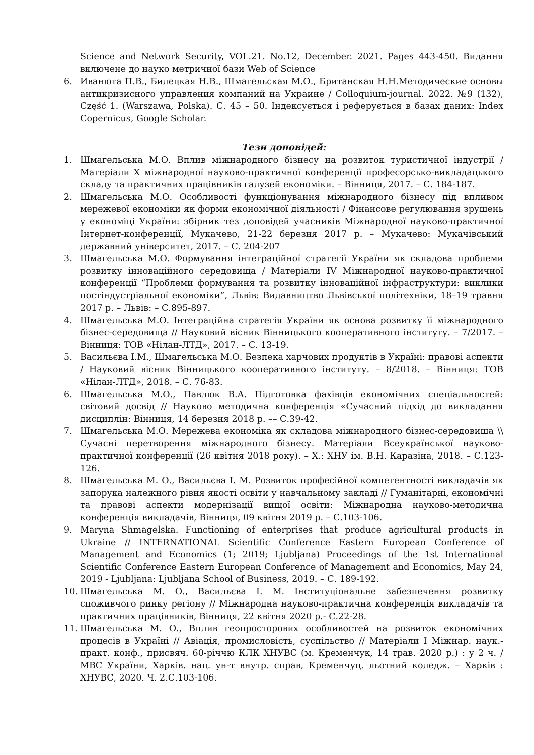Science and Network Security, VOL.21. No.12, December. 2021. Pages 443-450. Видання включене до науко метричної бази Web of Science
6. Иванюта П.В., Билецкая Н.В., Шмагельская М.О., Британская Н.Н.Методические основы антикризисного управления компаний на Украине / Colloquium-journal. 2022. №9 (132), Część 1. (Warszawa, Polska). С. 45 – 50. Індексується і реферується в базах даних: Index Copernicus, Google Scholar.
Тези доповідей:
1. Шмагельська М.О. Вплив міжнародного бізнесу на розвиток туристичної індустрії / Матеріали X міжнародної науково-практичної конференції професорсько-викладацького складу та практичних працівників галузей економіки. – Вінниця, 2017. – С. 184-187.
2. Шмагельська М.О. Особливості функціонування міжнародного бізнесу під впливом мережевої економіки як форми економічної діяльності / Фінансове регулювання зрушень у економіці України: збірник тез доповідей учасників Міжнародної науково-практичної Інтернет-конференції, Мукачево, 21-22 березня 2017 р. – Мукачево: Мукачівський державний університет, 2017. – С. 204-207
3. Шмагельська М.О. Формування інтеграційної стратегії України як складова проблеми розвитку інноваційного середовища / Матеріали IV Міжнародної науково-практичної конференції “Проблеми формування та розвитку інноваційної інфраструктури: виклики постіндустріальної економіки”, Львів: Видавництво Львівської політехніки, 18–19 травня 2017 р. – Львів: – С.895-897.
4. Шмагельська М.О. Інтеграційна стратегія України як основа розвитку її міжнародного бізнес-середовища // Науковий вісник Вінницького кооперативного інституту. – 7/2017. – Вінниця: ТОВ «Нілан-ЛТД», 2017. – С. 13-19.
5. Васильєва І.М., Шмагельська М.О. Безпека харчових продуктів в Україні: правові аспекти / Науковий вісник Вінницького кооперативного інституту. – 8/2018. – Вінниця: ТОВ «Нілан-ЛТД», 2018. – С. 76-83.
6. Шмагельська М.О., Павлюк В.А. Підготовка фахівців економічних спеціальностей: світовий досвід // Науково методична конференція «Сучасний підхід до викладання дисциплін: Вінниця, 14 березня 2018 р. –– С.39-42.
7. Шмагельська М.О. Мережева економіка як складова міжнародного бізнес-середовища \\ Сучасні перетворення міжнародного бізнесу. Матеріали Всеукраїнської науково-практичної конференції (26 квітня 2018 року). – Х.: ХНУ ім. В.Н. Каразіна, 2018. – С.123-126.
8. Шмагельська М. О., Васильєва І. М. Розвиток професійної компетентності викладачів як запорука належного рівня якості освіти у навчальному закладі // Гуманітарні, економічні та правові аспекти модернізації вищої освіти: Міжнародна науково-методична конференція викладачів, Вінниця, 09 квітня 2019 р. – С.103-106.
9. Maryna Shmagelska. Functioning of enterprises that produce agricultural products in Ukraine // INTERNATIONAL Scientific Conference Eastern European Conference of Management and Economics (1; 2019; Ljubljana) Proceedings of the 1st International Scientific Conference Eastern European Conference of Management and Economics, May 24, 2019 - Ljubljana: Ljubljana School of Business, 2019. – С. 189-192.
10. Шмагельська М. О., Васильєва І. М. Інституціональне забезпечення розвитку споживчого ринку регіону // Міжнародна науково-практична конференція викладачів та практичних працівників, Вінниця, 22 квітня 2020 р.- С.22-28.
11. Шмагельська М. О., Вплив геопросторових особливостей на розвиток економічних процесів в Україні // Авіація, промисловість, суспільство // Матеріали I Міжнар. наук.-практ. конф., присвяч. 60-річчю КЛК ХНУВС (м. Кременчук, 14 трав. 2020 р.) : у 2 ч. / МВС України, Харків. нац. ун-т внутр. справ, Кременчуц. льотний коледж. – Харків : ХНУВС, 2020. Ч. 2.С.103-106.